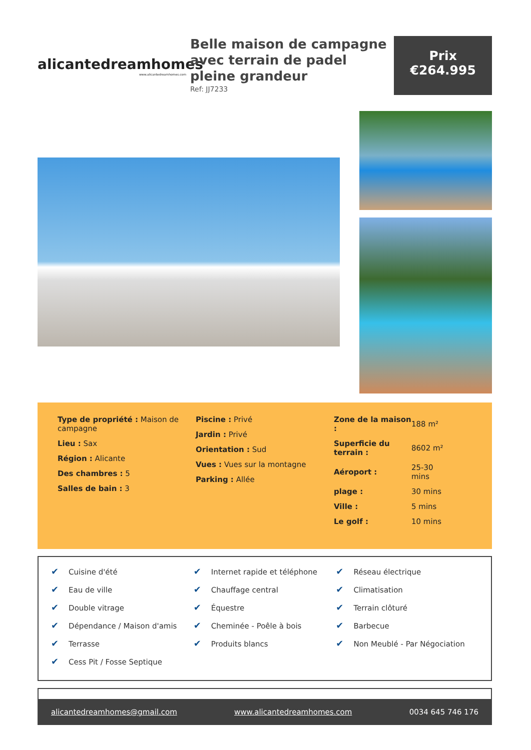alicantedreamhomes
www.alicantedreamhomes.com
Belle maison de campagne avec terrain de padel pleine grandeur
Ref: JJ7233
Prix
€264.995
Type de propriété : Maison de campagne
Lieu : Sax
Région : Alicante
Des chambres : 5
Salles de bain : 3
Piscine : Privé
Jardin : Privé
Orientation : Sud
Vues : Vues sur la montagne
Parking : Allée
| Zone de la maison : | 188 m² |
| Superficie du terrain : | 8602 m² |
| Aéroport : | 25-30 mins |
| plage : | 30 mins |
| Ville : | 5 mins |
| Le golf : | 10 mins |
✔ Cuisine d'été
✔ Eau de ville
✔ Double vitrage
✔ Dépendance / Maison d'amis
✔ Terrasse
✔ Cess Pit / Fosse Septique
✔ Internet rapide et téléphone
✔ Chauffage central
✔ Équestre
✔ Cheminée - Poêle à bois
✔ Produits blancs
✔ Réseau électrique
✔ Climatisation
✔ Terrain clôturé
✔ Barbecue
✔ Non Meublé - Par Négociation
alicantedreamhomes@gmail.com www.alicantedreamhomes.com 0034 645 746 176